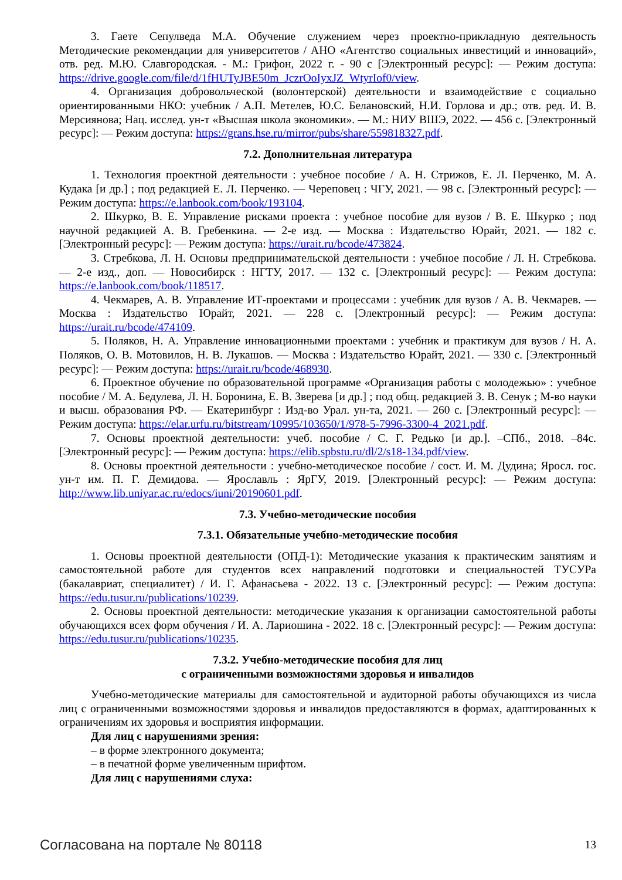3. Гаете Сепулведа М.А. Обучение служением через проектно-прикладную деятельность Методические рекомендации для университетов / АНО «Агентство социальных инвестиций и инноваций», отв. ред. М.Ю. Славгородская. - М.: Грифон, 2022 г. - 90 с [Электронный ресурс]: — Режим доступа: https://drive.google.com/file/d/1fHUTyJBE50m_JczrOoIyxJZ_WtyrIof0/view.
4. Организация добровольческой (волонтерской) деятельности и взаимодействие с социально ориентированными НКО: учебник / А.П. Метелев, Ю.С. Белановский, Н.И. Горлова и др.; отв. ред. И. В. Мерсиянова; Нац. исслед. ун-т «Высшая школа экономики». — М.: НИУ ВШЭ, 2022. — 456 с. [Электронный ресурс]: — Режим доступа: https://grans.hse.ru/mirror/pubs/share/559818327.pdf.
7.2. Дополнительная литература
1. Технология проектной деятельности : учебное пособие / А. Н. Стрижов, Е. Л. Перченко, М. А. Кудака [и др.] ; под редакцией Е. Л. Перченко. — Череповец : ЧГУ, 2021. — 98 с. [Электронный ресурс]: — Режим доступа: https://e.lanbook.com/book/193104.
2. Шкурко, В. Е. Управление рисками проекта : учебное пособие для вузов / В. Е. Шкурко ; под научной редакцией А. В. Гребенкина. — 2-е изд. — Москва : Издательство Юрайт, 2021. — 182 с. [Электронный ресурс]: — Режим доступа: https://urait.ru/bcode/473824.
3. Стребкова, Л. Н. Основы предпринимательской деятельности : учебное пособие / Л. Н. Стребкова. — 2-е изд., доп. — Новосибирск : НГТУ, 2017. — 132 с. [Электронный ресурс]: — Режим доступа: https://e.lanbook.com/book/118517.
4. Чекмарев, А. В. Управление ИТ-проектами и процессами : учебник для вузов / А. В. Чекмарев. — Москва : Издательство Юрайт, 2021. — 228 с. [Электронный ресурс]: — Режим доступа: https://urait.ru/bcode/474109.
5. Поляков, Н. А. Управление инновационными проектами : учебник и практикум для вузов / Н. А. Поляков, О. В. Мотовилов, Н. В. Лукашов. — Москва : Издательство Юрайт, 2021. — 330 с. [Электронный ресурс]: — Режим доступа: https://urait.ru/bcode/468930.
6. Проектное обучение по образовательной программе «Организация работы с молодежью» : учебное пособие / М. А. Бедулева, Л. Н. Боронина, Е. В. Зверева [и др.] ; под общ. редакцией З. В. Сенук ; М-во науки и высш. образования РФ. — Екатеринбург : Изд-во Урал. ун-та, 2021. — 260 с. [Электронный ресурс]: — Режим доступа: https://elar.urfu.ru/bitstream/10995/103650/1/978-5-7996-3300-4_2021.pdf.
7. Основы проектной деятельности: учеб. пособие / С. Г. Редько [и др.]. –СПб., 2018. –84с. [Электронный ресурс]: — Режим доступа: https://elib.spbstu.ru/dl/2/s18-134.pdf/view.
8. Основы проектной деятельности : учебно-методическое пособие / сост. И. М. Дудина; Яросл. гос. ун-т им. П. Г. Демидова. — Ярославль : ЯрГУ, 2019. [Электронный ресурс]: — Режим доступа: http://www.lib.uniyar.ac.ru/edocs/iuni/20190601.pdf.
7.3. Учебно-методические пособия
7.3.1. Обязательные учебно-методические пособия
1. Основы проектной деятельности (ОПД-1): Методические указания к практическим занятиям и самостоятельной работе для студентов всех направлений подготовки и специальностей ТУСУРа (бакалавриат, специалитет) / И. Г. Афанасьева - 2022. 13 с. [Электронный ресурс]: — Режим доступа: https://edu.tusur.ru/publications/10239.
2. Основы проектной деятельности: методические указания к организации самостоятельной работы обучающихся всех форм обучения / И. А. Лариошина - 2022. 18 с. [Электронный ресурс]: — Режим доступа: https://edu.tusur.ru/publications/10235.
7.3.2. Учебно-методические пособия для лиц
с ограниченными возможностями здоровья и инвалидов
Учебно-методические материалы для самостоятельной и аудиторной работы обучающихся из числа лиц с ограниченными возможностями здоровья и инвалидов предоставляются в формах, адаптированных к ограничениям их здоровья и восприятия информации.
Для лиц с нарушениями зрения:
– в форме электронного документа;
– в печатной форме увеличенным шрифтом.
Для лиц с нарушениями слуха:
Согласована на портале № 80118 13